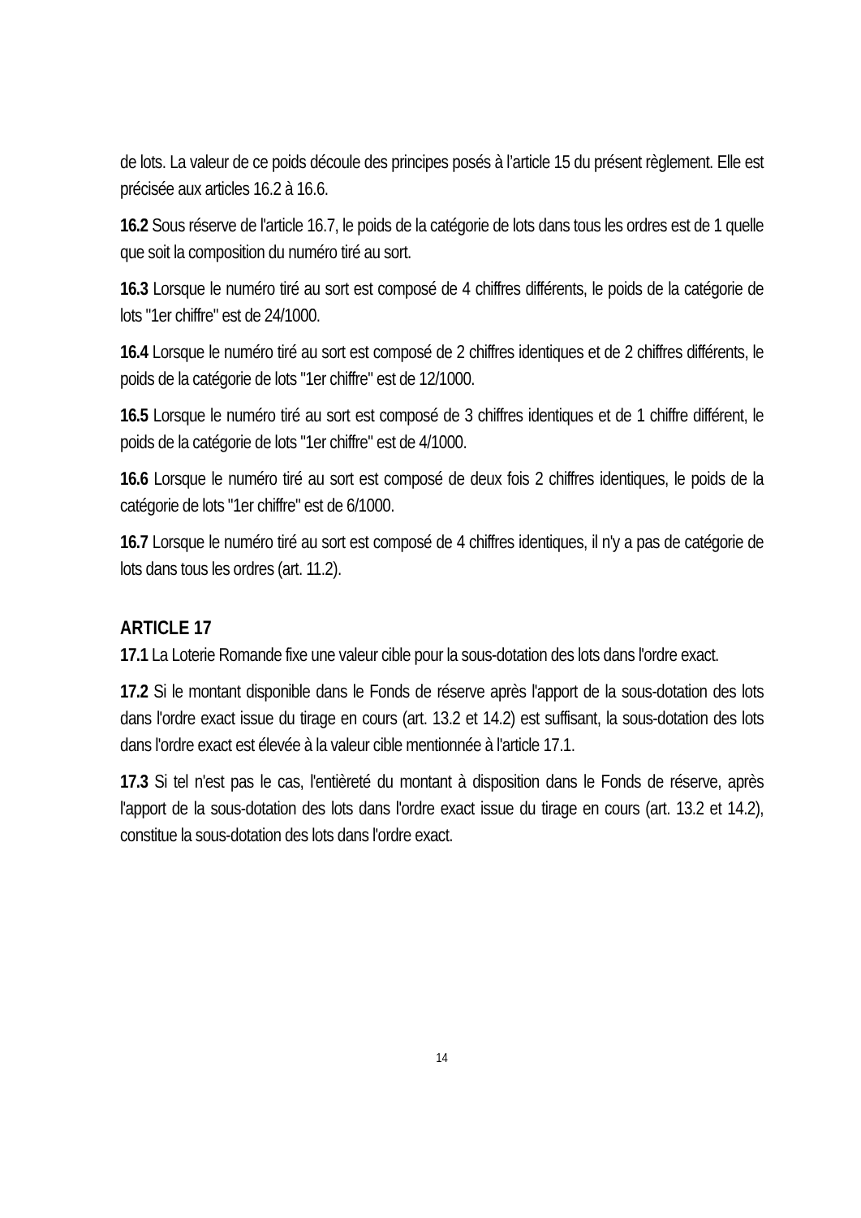de lots. La valeur de ce poids découle des principes posés à l’article 15 du présent règlement. Elle est précisée aux articles 16.2 à 16.6.
16.2 Sous réserve de l'article 16.7, le poids de la catégorie de lots dans tous les ordres est de 1 quelle que soit la composition du numéro tiré au sort.
16.3 Lorsque le numéro tiré au sort est composé de 4 chiffres différents, le poids de la catégorie de lots "1er chiffre" est de 24/1000.
16.4 Lorsque le numéro tiré au sort est composé de 2 chiffres identiques et de 2 chiffres différents, le poids de la catégorie de lots "1er chiffre" est de 12/1000.
16.5 Lorsque le numéro tiré au sort est composé de 3 chiffres identiques et de 1 chiffre différent, le poids de la catégorie de lots "1er chiffre" est de 4/1000.
16.6 Lorsque le numéro tiré au sort est composé de deux fois 2 chiffres identiques, le poids de la catégorie de lots "1er chiffre" est de 6/1000.
16.7 Lorsque le numéro tiré au sort est composé de 4 chiffres identiques, il n'y a pas de catégorie de lots dans tous les ordres (art. 11.2).
ARTICLE 17
17.1 La Loterie Romande fixe une valeur cible pour la sous-dotation des lots dans l'ordre exact.
17.2 Si le montant disponible dans le Fonds de réserve après l'apport de la sous-dotation des lots dans l'ordre exact issue du tirage en cours (art. 13.2 et 14.2) est suffisant, la sous-dotation des lots dans l'ordre exact est élevée à la valeur cible mentionnée à l'article 17.1.
17.3 Si tel n'est pas le cas, l'entièreté du montant à disposition dans le Fonds de réserve, après l'apport de la sous-dotation des lots dans l'ordre exact issue du tirage en cours (art. 13.2 et 14.2), constitue la sous-dotation des lots dans l'ordre exact.
14